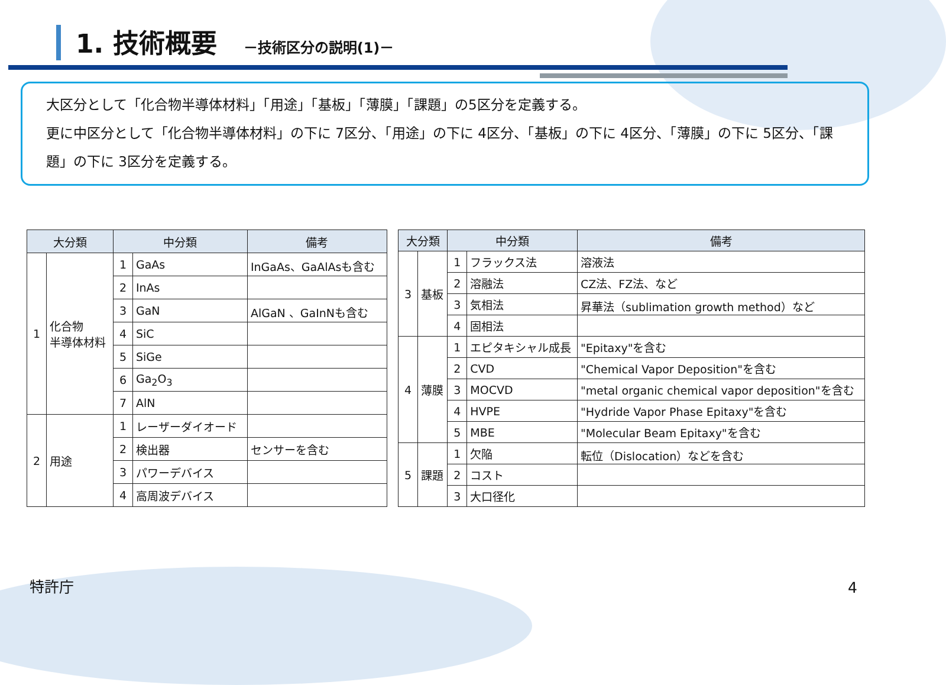1. 技術概要
－技術区分の説明(1)－
大区分として「化合物半導体材料」「用途」「基板」「薄膜」「課題」の5区分を定義する。
更に中区分として「化合物半導体材料」の下に 7区分、「用途」の下に 4区分、「基板」の下に 4区分、「薄膜」の下に 5区分、「課題」の下に 3区分を定義する。
| 大分類 | | 中分類 | | 備考 |
| --- | --- | --- | --- | --- |
| 1 | 化合物 半導体材料 | 1 | GaAs | InGaAs、GaAlAsも含む |
| | | 2 | InAs | |
| | | 3 | GaN | AlGaN 、GaInNも含む |
| | | 4 | SiC | |
| | | 5 | SiGe | |
| | | 6 | Ga<sub>2</sub>O<sub>3</sub> | |
| | | 7 | AlN | |
| 2 | 用途 | 1 | レーザーダイオード | |
| | | 2 | 検出器 | センサーを含む |
| | | 3 | パワーデバイス | |
| | | 4 | 高周波デバイス | |
| 大分類 | | 中分類 | | 備考 |
| --- | --- | --- | --- | --- |
| 3 | 基板 | 1 | フラックス法 | 溶液法 |
| | | 2 | 溶融法 | CZ法、FZ法、など |
| | | 3 | 気相法 | 昇華法（sublimation growth method）など |
| | | 4 | 固相法 | |
| 4 | 薄膜 | 1 | エピタキシャル成長 | "Epitaxy"を含む |
| | | 2 | CVD | "Chemical Vapor Deposition"を含む |
| | | 3 | MOCVD | "metal organic chemical vapor deposition"を含む |
| | | 4 | HVPE | "Hydride Vapor Phase Epitaxy"を含む |
| | | 5 | MBE | "Molecular Beam Epitaxy"を含む |
| 5 | 課題 | 1 | 欠陥 | 転位（Dislocation）などを含む |
| | | 2 | コスト | |
| | | 3 | 大口径化 | |
特許庁 4